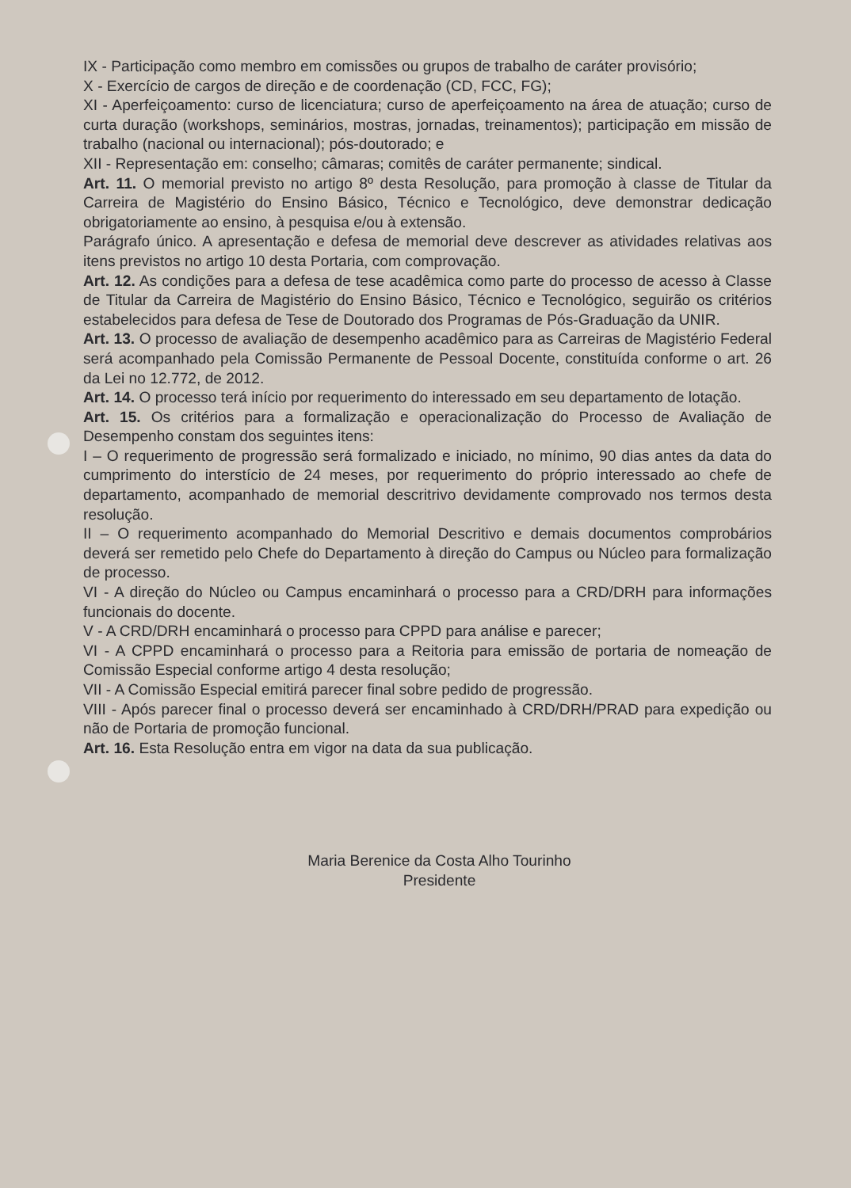IX - Participação como membro em comissões ou grupos de trabalho de caráter provisório;
X - Exercício de cargos de direção e de coordenação (CD, FCC, FG);
XI - Aperfeiçoamento: curso de licenciatura; curso de aperfeiçoamento na área de atuação; curso de curta duração (workshops, seminários, mostras, jornadas, treinamentos); participação em missão de trabalho (nacional ou internacional); pós-doutorado; e
XII - Representação em: conselho; câmaras; comitês de caráter permanente; sindical.
Art. 11. O memorial previsto no artigo 8º desta Resolução, para promoção à classe de Titular da Carreira de Magistério do Ensino Básico, Técnico e Tecnológico, deve demonstrar dedicação obrigatoriamente ao ensino, à pesquisa e/ou à extensão.
Parágrafo único. A apresentação e defesa de memorial deve descrever as atividades relativas aos itens previstos no artigo 10 desta Portaria, com comprovação.
Art. 12. As condições para a defesa de tese acadêmica como parte do processo de acesso à Classe de Titular da Carreira de Magistério do Ensino Básico, Técnico e Tecnológico, seguirão os critérios estabelecidos para defesa de Tese de Doutorado dos Programas de Pós-Graduação da UNIR.
Art. 13. O processo de avaliação de desempenho acadêmico para as Carreiras de Magistério Federal será acompanhado pela Comissão Permanente de Pessoal Docente, constituída conforme o art. 26 da Lei no 12.772, de 2012.
Art. 14. O processo terá início por requerimento do interessado em seu departamento de lotação.
Art. 15. Os critérios para a formalização e operacionalização do Processo de Avaliação de Desempenho constam dos seguintes itens:
I – O requerimento de progressão será formalizado e iniciado, no mínimo, 90 dias antes da data do cumprimento do interstício de 24 meses, por requerimento do próprio interessado ao chefe de departamento, acompanhado de memorial descritrivo devidamente comprovado nos termos desta resolução.
II – O requerimento acompanhado do Memorial Descritivo e demais documentos comprobários deverá ser remetido pelo Chefe do Departamento à direção do Campus ou Núcleo para formalização de processo.
VI - A direção do Núcleo ou Campus encaminhará o processo para a CRD/DRH para informações funcionais do docente.
V - A CRD/DRH encaminhará o processo para CPPD para análise e parecer;
VI - A CPPD encaminhará o processo para a Reitoria para emissão de portaria de nomeação de Comissão Especial conforme artigo 4 desta resolução;
VII - A Comissão Especial emitirá parecer final sobre pedido de progressão.
VIII - Após parecer final o processo deverá ser encaminhado à CRD/DRH/PRAD para expedição ou não de Portaria de promoção funcional.
Art. 16. Esta Resolução entra em vigor na data da sua publicação.
Maria Berenice da Costa Alho Tourinho
Presidente